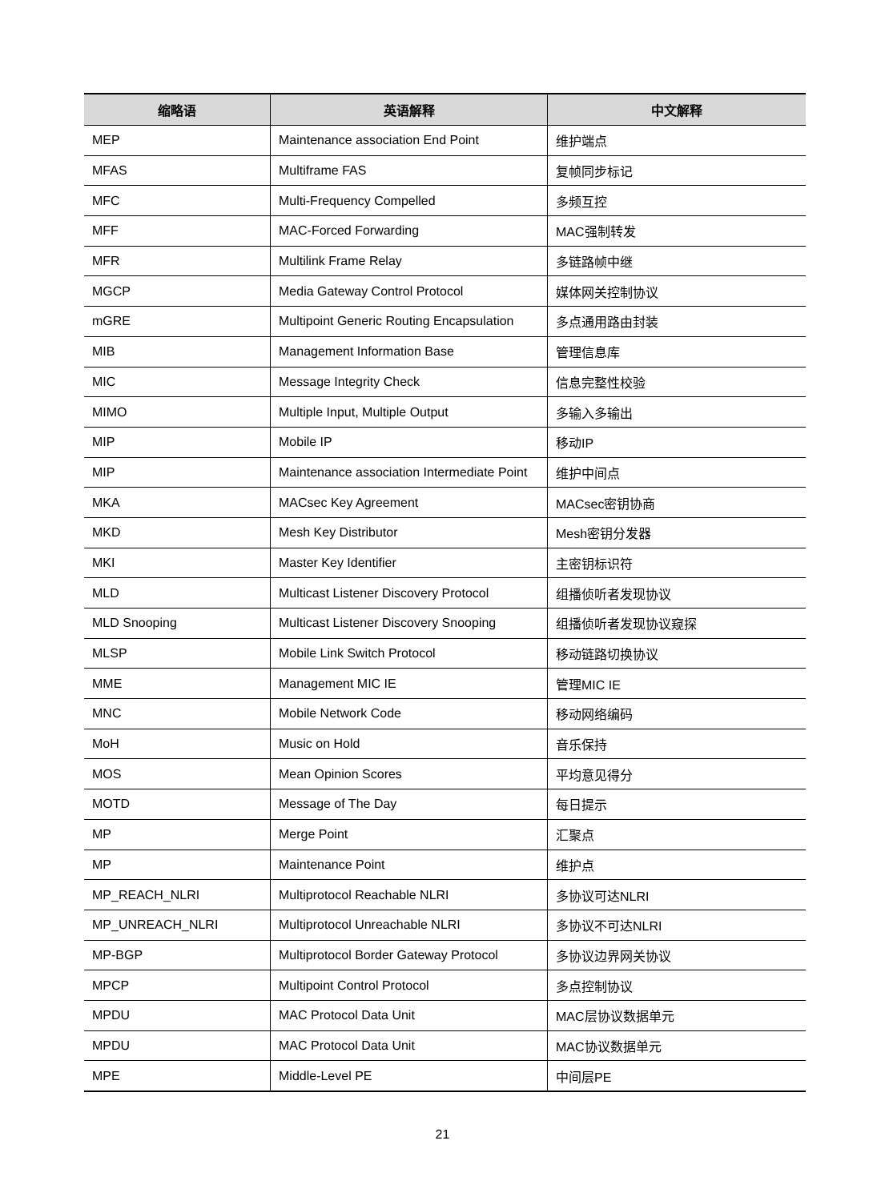| 缩略语 | 英语解释 | 中文解释 |
| --- | --- | --- |
| MEP | Maintenance association End Point | 维护端点 |
| MFAS | Multiframe FAS | 复帧同步标记 |
| MFC | Multi-Frequency Compelled | 多频互控 |
| MFF | MAC-Forced Forwarding | MAC强制转发 |
| MFR | Multilink Frame Relay | 多链路帧中继 |
| MGCP | Media Gateway Control Protocol | 媒体网关控制协议 |
| mGRE | Multipoint Generic Routing Encapsulation | 多点通用路由封装 |
| MIB | Management Information Base | 管理信息库 |
| MIC | Message Integrity Check | 信息完整性校验 |
| MIMO | Multiple Input, Multiple Output | 多输入多输出 |
| MIP | Mobile IP | 移动IP |
| MIP | Maintenance association Intermediate Point | 维护中间点 |
| MKA | MACsec Key Agreement | MACsec密钥协商 |
| MKD | Mesh Key Distributor | Mesh密钥分发器 |
| MKI | Master Key Identifier | 主密钥标识符 |
| MLD | Multicast Listener Discovery Protocol | 组播侦听者发现协议 |
| MLD Snooping | Multicast Listener Discovery Snooping | 组播侦听者发现协议窥探 |
| MLSP | Mobile Link Switch Protocol | 移动链路切换协议 |
| MME | Management MIC IE | 管理MIC IE |
| MNC | Mobile Network Code | 移动网络编码 |
| MoH | Music on Hold | 音乐保持 |
| MOS | Mean Opinion Scores | 平均意见得分 |
| MOTD | Message of The Day | 每日提示 |
| MP | Merge Point | 汇聚点 |
| MP | Maintenance Point | 维护点 |
| MP_REACH_NLRI | Multiprotocol Reachable NLRI | 多协议可达NLRI |
| MP_UNREACH_NLRI | Multiprotocol Unreachable NLRI | 多协议不可达NLRI |
| MP-BGP | Multiprotocol Border Gateway Protocol | 多协议边界网关协议 |
| MPCP | Multipoint Control Protocol | 多点控制协议 |
| MPDU | MAC Protocol Data Unit | MAC层协议数据单元 |
| MPDU | MAC Protocol Data Unit | MAC协议数据单元 |
| MPE | Middle-Level PE | 中间层PE |
21